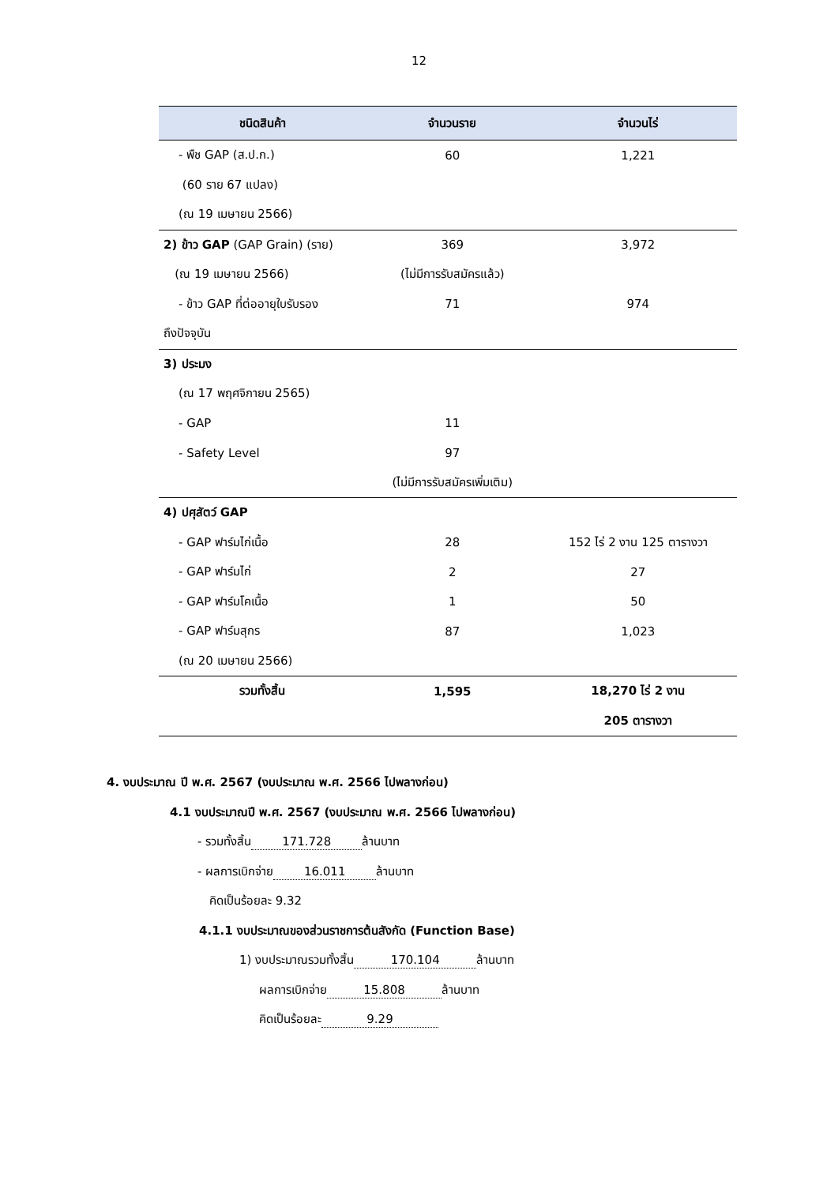12
| ชนิดสินค้า | จำนวนราย | จำนวนไร่ |
| --- | --- | --- |
| - พืช GAP (ส.ป.ก.) | 60 | 1,221 |
| (60 ราย 67 แปลง) | | |
| (ณ 19 เมษายน 2566) | | |
| 2) ข้าว GAP (GAP Grain) (ราย) | 369 | 3,972 |
| (ณ 19 เมษายน 2566) | (ไม่มีการรับสมัครแล้ว) | |
| - ข้าว GAP ที่ต่ออายุใบรับรอง | 71 | 974 |
| ถึงปัจจุบัน | | |
| 3) ประมง | | |
| (ณ 17 พฤศจิกายน 2565) | | |
| - GAP | 11 | |
| - Safety Level | 97 | |
| | (ไม่มีการรับสมัครเพิ่มเติม) | |
| 4) ปศุสัตว์ GAP | | |
| - GAP ฟาร์มไก่เนื้อ | 28 | 152 ไร่ 2 งาน 125 ตารางวา |
| - GAP ฟาร์มไก่ | 2 | 27 |
| - GAP ฟาร์มโคเนื้อ | 1 | 50 |
| - GAP ฟาร์มสุกร | 87 | 1,023 |
| (ณ 20 เมษายน 2566) | | |
| รวมทั้งสิ้น | 1,595 | 18,270 ไร่ 2 งาน |
| | | 205 ตารางวา |
4. งบประมาณ ปี พ.ศ. 2567 (งบประมาณ พ.ศ. 2566 ไปพลางก่อน)
4.1 งบประมาณปี พ.ศ. 2567 (งบประมาณ พ.ศ. 2566 ไปพลางก่อน)
- รวมทั้งสิ้น 171.728 ล้านบาท
- ผลการเบิกจ่าย 16.011 ล้านบาท
คิดเป็นร้อยละ 9.32
4.1.1 งบประมาณของส่วนราชการต้นสังกัด (Function Base)
1) งบประมาณรวมทั้งสิ้น 170.104 ล้านบาท
ผลการเบิกจ่าย 15.808 ล้านบาท
คิดเป็นร้อยละ 9.29